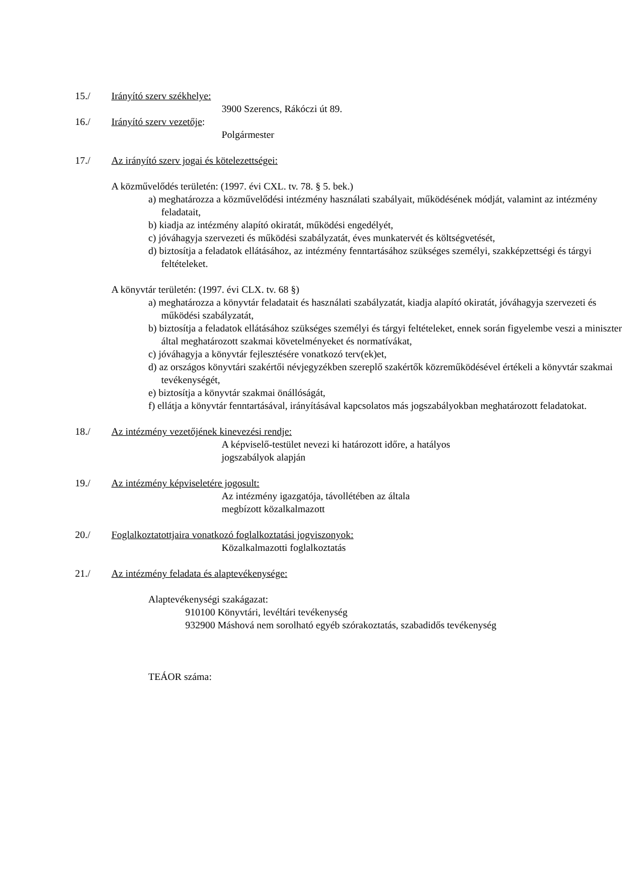15./ Irányító szerv székhelye:
3900 Szerencs, Rákóczi út 89.
16./ Irányító szerv vezetője:
Polgármester
17./ Az irányító szerv jogai és kötelezettségei:
A közművelődés területén: (1997. évi CXL. tv. 78. § 5. bek.)
a) meghatározza a közművelődési intézmény használati szabályait, működésének módját, valamint az intézmény feladatait,
b) kiadja az intézmény alapító okiratát, működési engedélyét,
c) jóváhagyja szervezeti és működési szabályzatát, éves munkatervét és költségvetését,
d) biztosítja a feladatok ellátásához, az intézmény fenntartásához szükséges személyi, szakképzettségi és tárgyi feltételeket.
A könyvtár területén: (1997. évi CLX. tv. 68 §)
a) meghatározza a könyvtár feladatait és használati szabályzatát, kiadja alapító okiratát, jóváhagyja szervezeti és működési szabályzatát,
b) biztosítja a feladatok ellátásához szükséges személyi és tárgyi feltételeket, ennek során figyelembe veszi a miniszter által meghatározott szakmai követelményeket és normatívákat,
c) jóváhagyja a könyvtár fejlesztésére vonatkozó terv(ek)et,
d) az országos könyvtári szakértői névjegyzékben szereplő szakértők közreműködésével értékeli a könyvtár szakmai tevékenységét,
e) biztosítja a könyvtár szakmai önállóságát,
f) ellátja a könyvtár fenntartásával, irányításával kapcsolatos más jogszabályokban meghatározott feladatokat.
18./ Az intézmény vezetőjének kinevezési rendje:
A képviselő-testület nevezi ki határozott időre, a hatályos jogszabályok alapján
19./ Az intézmény képviseletére jogosult:
Az intézmény igazgatója, távollétében az általa megbízott közalkalmazott
20./ Foglalkoztatottjaira vonatkozó foglalkoztatási jogviszonyok:
Közalkalmazotti foglalkoztatás
21./ Az intézmény feladata és alaptevékenysége:
Alaptevékenységi szakágazat:
910100 Könyvtári, levéltári tevékenység
932900 Máshová nem sorolható egyéb szórakoztatás, szabadidős tevékenység
TEÁOR száma: